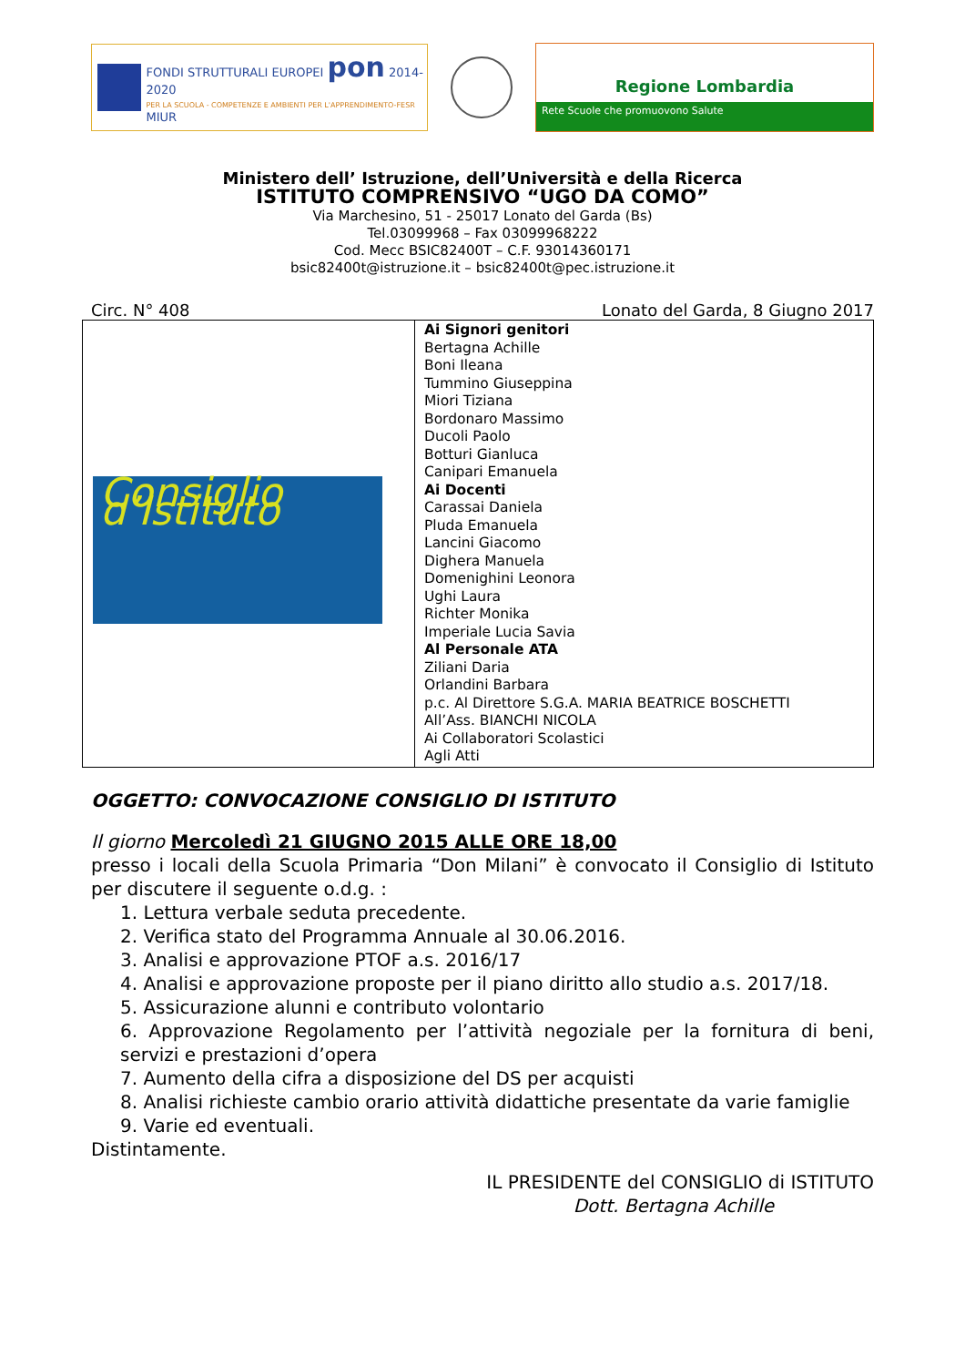FONDI STRUTTURALI EUROPEI pon 2014-2020
PER LA SCUOLA - COMPETENZE E AMBIENTI PER L'APPRENDIMENTO-FESR MIUR
Regione Lombardia
Rete Scuole che promuovono Salute
Ministero dell’ Istruzione, dell’Università e della Ricerca
ISTITUTO COMPRENSIVO “UGO DA COMO”
Via Marchesino, 51 - 25017 Lonato del Garda (Bs)
Tel.03099968 – Fax 03099968222
Cod. Mecc BSIC82400T – C.F. 93014360171
bsic82400t@istruzione.it – bsic82400t@pec.istruzione.it
Circ. N° 408 Lonato del Garda, 8 Giugno 2017
| Consiglio d’Istituto | Ai Signori genitori Bertagna Achille Boni Ileana Tummino Giuseppina Miori Tiziana Bordonaro Massimo Ducoli Paolo Botturi Gianluca Canipari Emanuela Ai Docenti Carassai Daniela Pluda Emanuela Lancini Giacomo Dighera Manuela Domenighini Leonora Ughi Laura Richter Monika Imperiale Lucia Savia Al Personale ATA Ziliani Daria Orlandini Barbara p.c. Al Direttore S.G.A. MARIA BEATRICE BOSCHETTI All’Ass. BIANCHI NICOLA Ai Collaboratori Scolastici Agli Atti |
OGGETTO: CONVOCAZIONE CONSIGLIO DI ISTITUTO
Il giorno Mercoledì 21 GIUGNO 2015 ALLE ORE 18,00
presso i locali della Scuola Primaria “Don Milani” è convocato il Consiglio di Istituto per discutere il seguente o.d.g. :
1. Lettura verbale seduta precedente.
2. Verifica stato del Programma Annuale al 30.06.2016.
3. Analisi e approvazione PTOF a.s. 2016/17
4. Analisi e approvazione proposte per il piano diritto allo studio a.s. 2017/18.
5. Assicurazione alunni e contributo volontario
6. Approvazione Regolamento per l’attività negoziale per la fornitura di beni, servizi e prestazioni d’opera
7. Aumento della cifra a disposizione del DS per acquisti
8. Analisi richieste cambio orario attività didattiche presentate da varie famiglie
9. Varie ed eventuali.
Distintamente.
IL PRESIDENTE del CONSIGLIO di ISTITUTO
Dott. Bertagna Achille